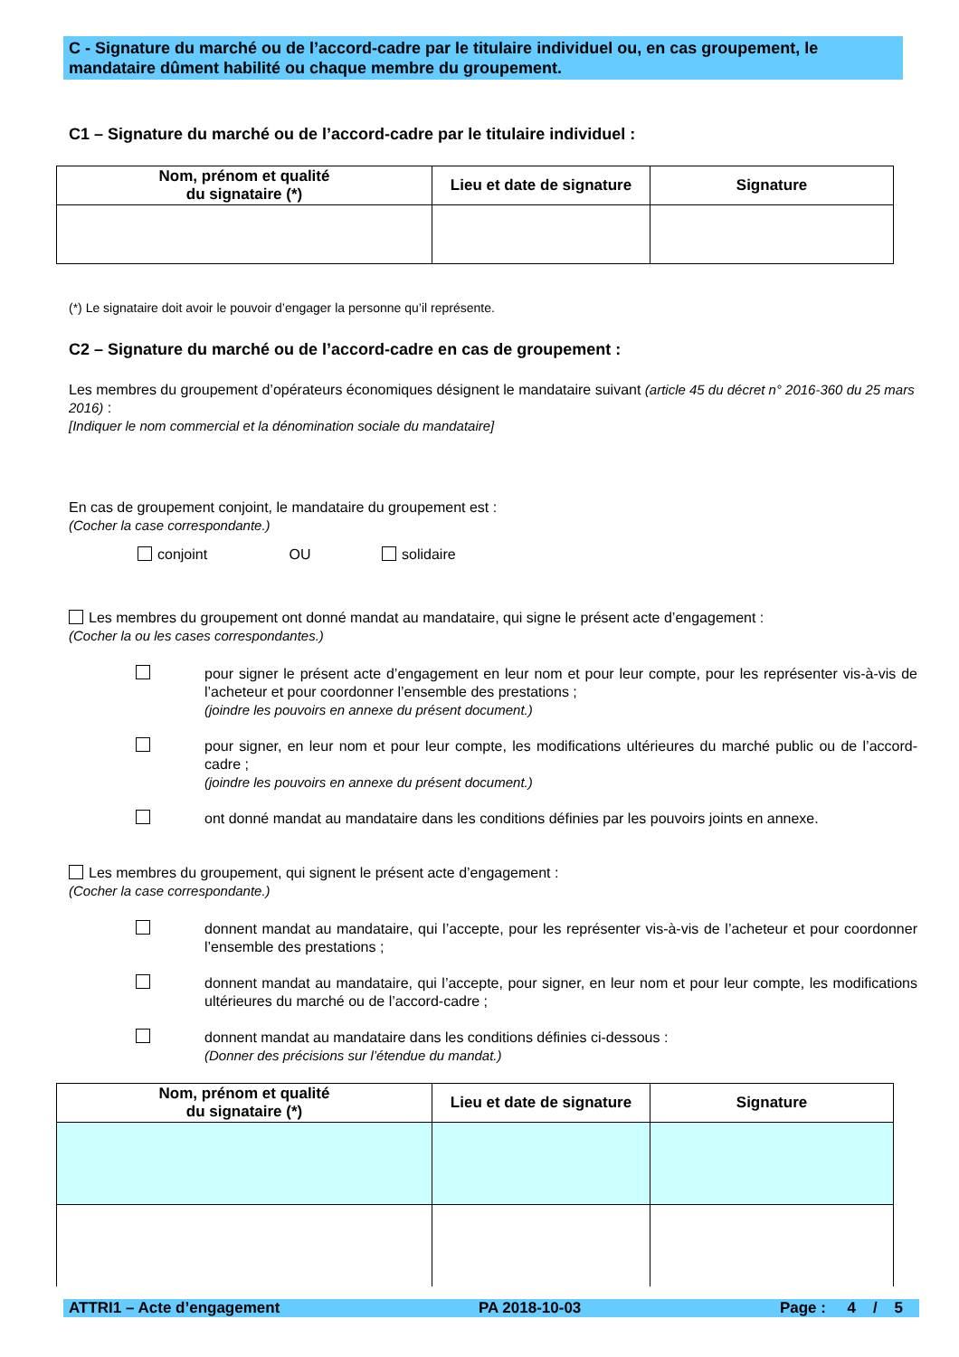C - Signature du marché ou de l’accord-cadre par le titulaire individuel ou, en cas groupement, le mandataire dûment habilité ou chaque membre du groupement.
C1 – Signature du marché ou de l’accord-cadre par le titulaire individuel :
| Nom, prénom et qualité du signataire (*) | Lieu et date de signature | Signature |
| --- | --- | --- |
(*) Le signataire doit avoir le pouvoir d’engager la personne qu’il représente.
C2 – Signature du marché ou de l’accord-cadre en cas de groupement :
Les membres du groupement d’opérateurs économiques désignent le mandataire suivant (article 45 du décret n° 2016-360 du 25 mars 2016) :
[Indiquer le nom commercial et la dénomination sociale du mandataire]
En cas de groupement conjoint, le mandataire du groupement est :
(Cocher la case correspondante.)
conjoint OU solidaire
Les membres du groupement ont donné mandat au mandataire, qui signe le présent acte d’engagement :
(Cocher la ou les cases correspondantes.)
pour signer le présent acte d’engagement en leur nom et pour leur compte, pour les représenter vis-à-vis de l’acheteur et pour coordonner l’ensemble des prestations ;
(joindre les pouvoirs en annexe du présent document.)
pour signer, en leur nom et pour leur compte, les modifications ultérieures du marché public ou de l’accord-cadre ;
(joindre les pouvoirs en annexe du présent document.)
ont donné mandat au mandataire dans les conditions définies par les pouvoirs joints en annexe.
Les membres du groupement, qui signent le présent acte d’engagement :
(Cocher la case correspondante.)
donnent mandat au mandataire, qui l’accepte, pour les représenter vis-à-vis de l’acheteur et pour coordonner l’ensemble des prestations ;
donnent mandat au mandataire, qui l’accepte, pour signer, en leur nom et pour leur compte, les modifications ultérieures du marché ou de l’accord-cadre ;
donnent mandat au mandataire dans les conditions définies ci-dessous :
(Donner des précisions sur l’étendue du mandat.)
| Nom, prénom et qualité du signataire (*) | Lieu et date de signature | Signature |
| --- | --- | --- |
ATTRI1 – Acte d’engagement PA 2018-10-03 Page : 4 / 5